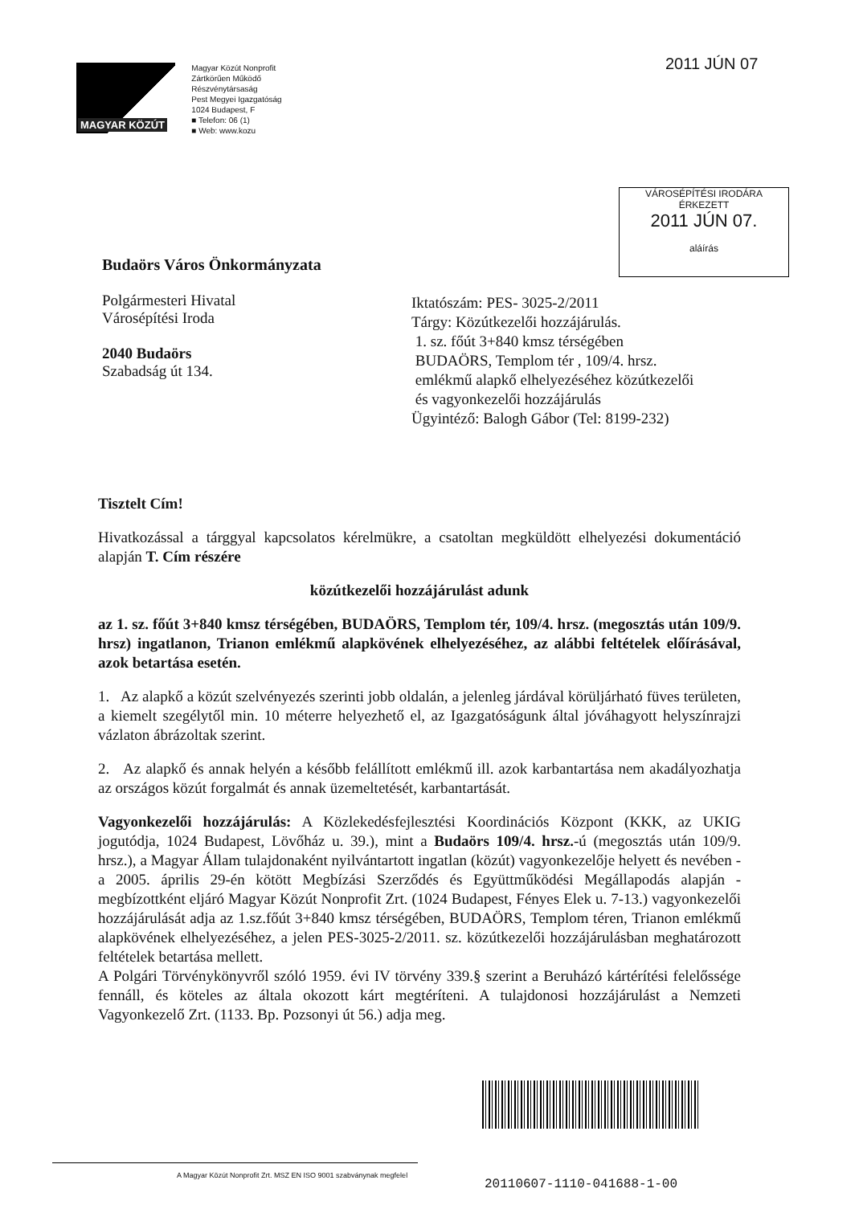MAGYAR KÖZÚT
Magyar Közút Nonprofit
Zártkörűen Működő Részvénytársaság
Pest Megyei Igazgatóság
1024 Budapest, F
■ Telefon: 06 (1)
■ Web: www.kozu
2011 JÚN 07
VÁROSÉPÍTÉSI IRODÁRA
ÉRKEZETT
2011 JÚN 07.
aláírás
Budaörs Város Önkormányzata
Polgármesteri Hivatal
Városépítési Iroda
2040 Budaörs
Szabadság út 134.
Iktatószám: PES- 3025-2/2011
Tárgy: Közútkezelői hozzájárulás.
1. sz. főút 3+840 kmsz térségében
BUDAÖRS, Templom tér , 109/4. hrsz.
emlékmű alapkő elhelyezéséhez közútkezelői
és vagyonkezelői hozzájárulás
Ügyintéző: Balogh Gábor (Tel: 8199-232)
Tisztelt Cím!
Hivatkozással a tárggyal kapcsolatos kérelmükre, a csatoltan megküldött elhelyezési dokumentáció alapján T. Cím részére
közútkezelői hozzájárulást adunk
az 1. sz. főút 3+840 kmsz térségében, BUDAÖRS, Templom tér, 109/4. hrsz. (megosztás után 109/9. hrsz) ingatlanon, Trianon emlékmű alapkövének elhelyezéséhez, az alábbi feltételek előírásával, azok betartása esetén.
1. Az alapkő a közút szelvényezés szerinti jobb oldalán, a jelenleg járdával körüljárható füves területen, a kiemelt szegélytől min. 10 méterre helyezhető el, az Igazgatóságunk által jóváhagyott helyszínrajzi vázlaton ábrázoltak szerint.
2. Az alapkő és annak helyén a később felállított emlékmű ill. azok karbantartása nem akadályozhatja az országos közút forgalmát és annak üzemeltetését, karbantartását.
Vagyonkezelői hozzájárulás: A Közlekedésfejlesztési Koordinációs Központ (KKK, az UKIG jogutódja, 1024 Budapest, Lövőház u. 39.), mint a Budaörs 109/4. hrsz.-ú (megosztás után 109/9. hrsz.), a Magyar Állam tulajdonaként nyilvántartott ingatlan (közút) vagyonkezelője helyett és nevében - a 2005. április 29-én kötött Megbízási Szerződés és Együttműködési Megállapodás alapján - megbízottként eljáró Magyar Közút Nonprofit Zrt. (1024 Budapest, Fényes Elek u. 7-13.) vagyonkezelői hozzájárulását adja az 1.sz.főút 3+840 kmsz térségében, BUDAÖRS, Templom téren, Trianon emlékmű alapkövének elhelyezéséhez, a jelen PES-3025-2/2011. sz. közútkezelői hozzájárulásban meghatározott feltételek betartása mellett.
A Polgári Törvénykönyvről szóló 1959. évi IV törvény 339.§ szerint a Beruházó kártérítési felelőssége fennáll, és köteles az általa okozott kárt megtéríteni. A tulajdonosi hozzájárulást a Nemzeti Vagyonkezelő Zrt. (1133. Bp. Pozsonyi út 56.) adja meg.
A Magyar Közút Nonprofit Zrt. MSZ EN ISO 9001 szabványnak megfelel
20110607-1110-041688-1-00